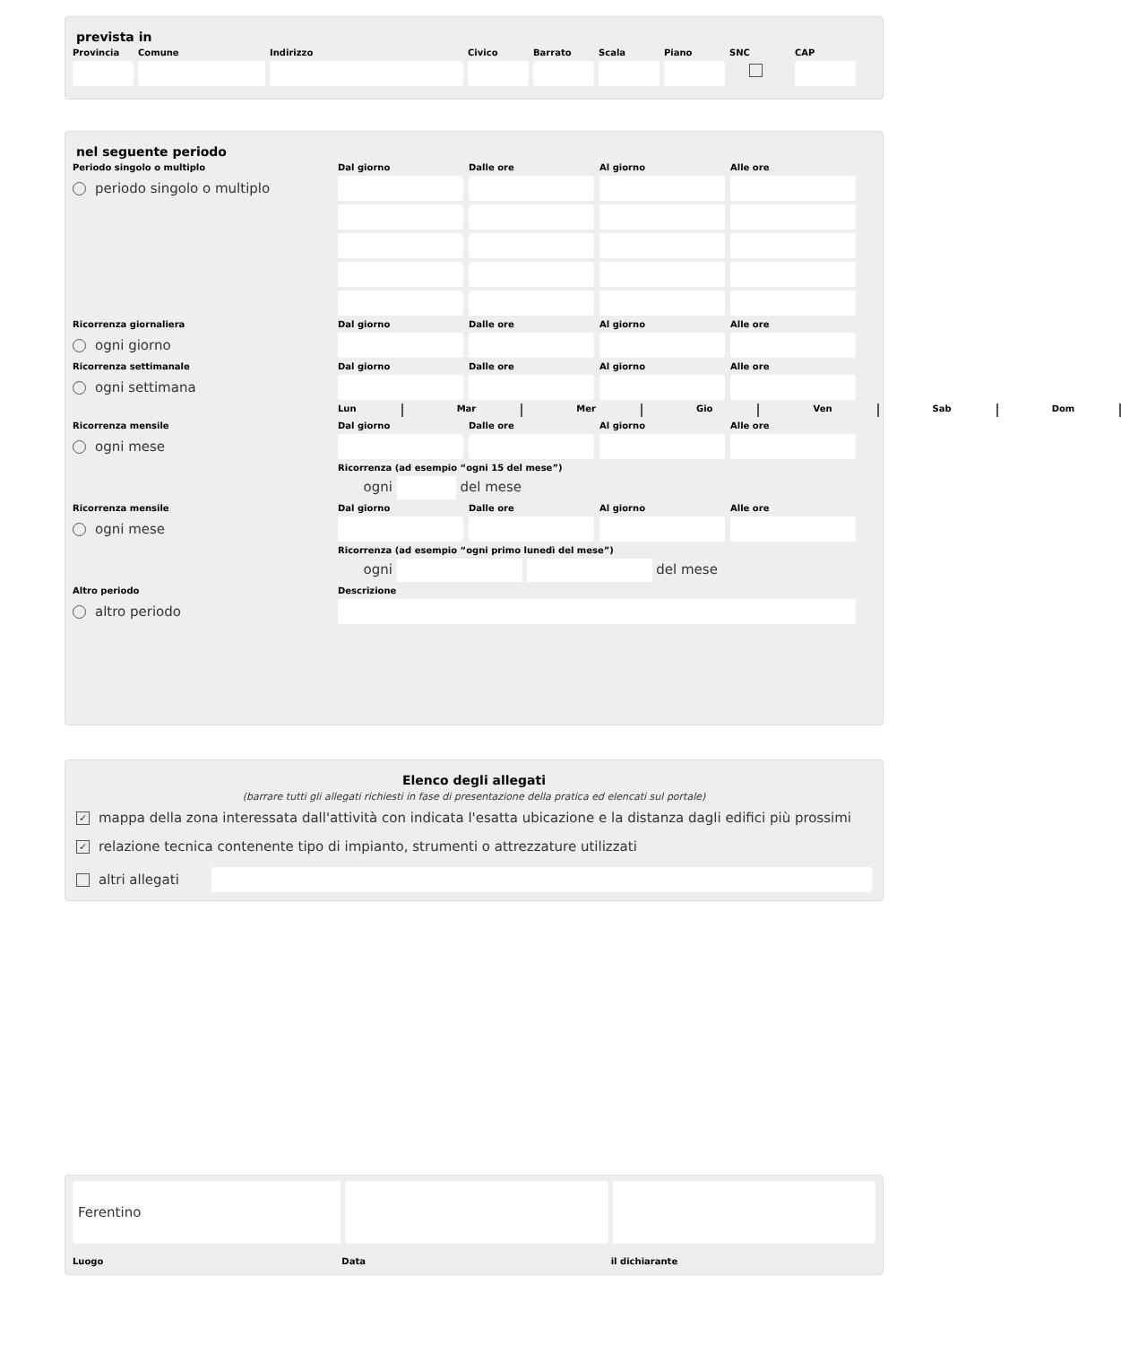prevista in
Provincia Comune Indirizzo Civico Barrato Scala Piano SNC CAP
nel seguente periodo
Periodo singolo o multiplo Dal giorno Dalle ore Al giorno Alle ore periodo singolo o multiplo
Ricorrenza giornaliera Dal giorno Dalle ore Al giorno Alle ore ogni giorno
Ricorrenza settimanale Dal giorno Dalle ore Al giorno Alle ore ogni settimana
Lun Mar Mer Gio Ven Sab Dom
Ricorrenza mensile Dal giorno Dalle ore Al giorno Alle ore ogni mese
Ricorrenza (ad esempio “ogni 15 del mese”) ogni del mese Ricorrenza mensile Dal giorno Dalle ore Al giorno Alle ore ogni mese
Ricorrenza (ad esempio “ogni primo lunedì del mese”) ogni del mese Altro periodo Descrizione altro periodo
Elenco degli allegati
(barrare tutti gli allegati richiesti in fase di presentazione della pratica ed elencati sul portale)
​ ✓ mappa della zona interessata dall'attività con indicata l'esatta ubicazione e la distanza dagli edifici più prossimi
​ ✓ relazione tecnica contenente tipo di impianto, strumenti o attrezzature utilizzati
altri allegati
Ferentino
Luogo Data il dichiarante